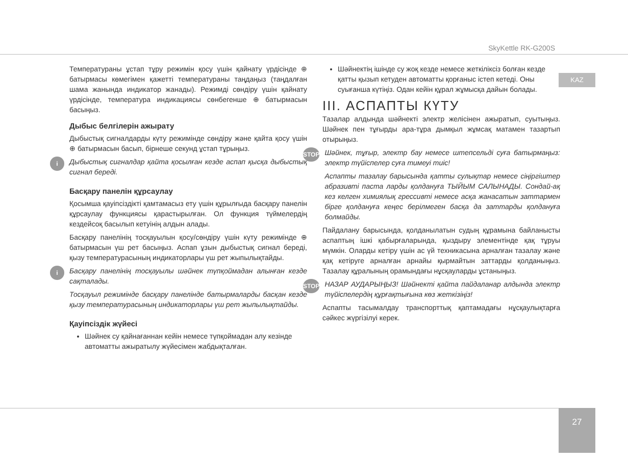SkyKettle RK-G200S
KAZ
Температураны ұстап тұру режимін қосу үшін қайнату үрдісінде ⊕ батырмасы көмегімен қажетті температураны таңдаңыз (таңдалған шама жанында индикатор жанады). Режимді сөндіру үшін қайнату үрдісінде, температура индикациясы сөнбегенше ⊕ батырмасын басыңыз.
Дыбыс белгілерін ажырату
Дыбыстық сигналдарды күту режимінде сөндіру және қайта қосу үшін ⊕ батырмасын басып, бірнеше секунд ұстап тұрыңыз.
i
Дыбыстық сигналдар қайта қосылған кезде аспап қысқа дыбыстық сигнал береді.
Басқару панелін құрсаулау
Қосымша қауіпсіздікті қамтамасыз ету үшін құрылғыда басқару панелін құрсаулау функциясы қарастырылған. Ол функция түймелердің кездейсоқ басылып кетуінің алдын алады.
Басқару панелінің тосқауылын қосу/сөндіру үшін күту режимінде ⊕ батырмасын үш рет басыңыз. Аспап ұзын дыбыстық сигнал береді, қызу температурасының индикаторлары үш рет жыпылықтайды.
i
Басқару панелінің тосқауылы шәйнек түпқоймадан алынған кезде сақталады.
Тосқауыл режимінде басқару панелінде батырмаларды басқан кезде қызу температурасының индикаторлары үш рет жыпылықтайды.
Қауіпсіздік жүйесі
Шәйнек су қайнағаннан кейін немесе түпқоймадан алу кезінде автоматты ажыратылу жүйесімен жабдықталған.
Шәйнектің ішінде су жоқ кезде немесе жеткіліксіз болған кезде қатты қызып кетуден автоматты қорғаныс істеп кетеді. Оны суығанша күтіңіз. Одан кейін құрал жұмысқа дайын болады.
III. АСПАПТЫ КҮТУ
Тазалар алдында шәйнекті электр желісінен ажыратып, суытыңыз. Шәйнек пен тұғырды ара-тұра дымқыл жұмсақ матамен тазартып отырыңыз.
STOP
Шәйнек, тұғыр, электр бау немесе штепсельді суға батырмаңыз: электр түйіспелер суға тимеуі тиіс!
Аспапты тазалау барысында қатты сулықтар немесе сіңіргіштер абразивті паста ларды қолдануға ТЫЙЫМ САЛЫНАДЫ. Сондай-ақ кез келген химиялық грессивті немесе асқа жанасатын заттармен бірге қолдануға кеңес берілмеген басқа да заттарды қолдануға болмайды.
Пайдалану барысында, қолданылатын судың құрамына байланысты аспаптың ішкі қабырғаларында, қыздыру элементінде қақ тұруы мүмкін. Оларды кетіру үшін ас үй техникасына арналған тазалау және қақ кетіруге арналған арнайы қырмайтын заттарды қолданыңыз. Тазалау құралының орамындағы нұсқауларды ұстаныңыз.
STOP
НАЗАР АУДАРЫҢЫЗ! Шәйнекті қайта пайдаланар алдында электр түйіспелердің құрғақтығына көз жеткізіңіз!
Аспапты тасымалдау транспорттық қаптамадағы нұсқаулықтарға сәйкес жүргізілуі керек.
27